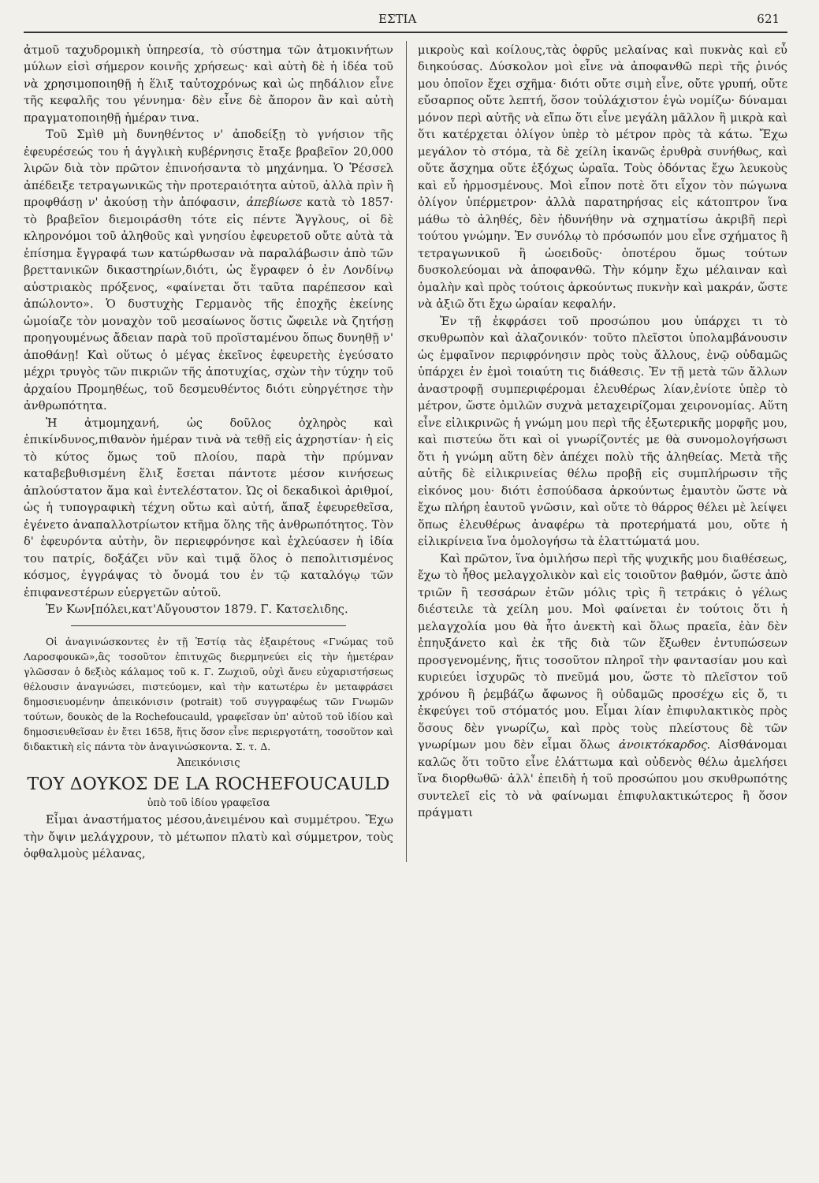ΕΣΤΙΑ 621
ἀτμοῦ ταχυδρομικὴ ὑπηρεσία, τὸ σύστημα τῶν ἀτμοκινήτων μύλων εἰσὶ σήμερον κοινῆς χρήσεως· καὶ αὐτὴ δὲ ἡ ἰδέα τοῦ νὰ χρησιμοποιηθῇ ἡ ἕλιξ ταὐτοχρόνως καὶ ὡς πηδάλιον εἶνε τῆς κεφαλῆς του γέννημα· δὲν εἶνε δὲ ἄπορον ἂν καὶ αὐτὴ πραγματοποιηθῇ ἡμέραν τινα.
Τοῦ Σμὶθ μὴ δυνηθέντος ν' ἀποδείξῃ τὸ γνήσιον τῆς ἐφευρέσεώς του ἡ ἀγγλικὴ κυβέρνησις ἔταξε βραβεῖον 20,000 λιρῶν διὰ τὸν πρῶτον ἐπινοήσαντα τὸ μηχάνημα. Ὁ Ῥέσσελ ἀπέδειξε τετραγωνικῶς τὴν προτεραιότητα αὐτοῦ, ἀλλὰ πρὶν ἢ προφθάσῃ ν' ἀκούσῃ τὴν ἀπόφασιν, ἀπεβίωσε κατὰ τὸ 1857· τὸ βραβεῖον διεμοιράσθη τότε εἰς πέντε Ἄγγλους, οἱ δὲ κληρονόμοι τοῦ ἀληθοῦς καὶ γνησίου ἐφευρετοῦ οὔτε αὐτὰ τὰ ἐπίσημα ἔγγραφά των κατώρθωσαν νὰ παραλάβωσιν ἀπὸ τῶν βρεττανικῶν δικαστηρίων,διότι, ὡς ἔγραφεν ὁ ἐν Λονδίνῳ αὐστριακὸς πρόξενος, «φαίνεται ὅτι ταῦτα παρέπεσον καὶ ἀπώλοντο». Ὁ δυστυχὴς Γερμανὸς τῆς ἐποχῆς ἐκείνης ὡμοίαζε τὸν μοναχὸν τοῦ μεσαίωνος ὅστις ὤφειλε νὰ ζητήσῃ προηγουμένως ἄδειαν παρὰ τοῦ προϊσταμένου ὅπως δυνηθῇ ν' ἀποθάνῃ! Καὶ οὕτως ὁ μέγας ἐκεῖνος ἐφευρετὴς ἐγεύσατο μέχρι τρυγὸς τῶν πικριῶν τῆς ἀποτυχίας, σχὼν τὴν τύχην τοῦ ἀρχαίου Προμηθέως, τοῦ δεσμευθέντος διότι εὐηργέτησε τὴν ἀνθρωπότητα.
Ἡ ἀτμομηχανή, ὡς δοῦλος ὀχληρὸς καὶ ἐπικίνδυνος,πιθανὸν ἡμέραν τινὰ νὰ τεθῇ εἰς ἀχρηστίαν· ἡ εἰς τὸ κύτος ὅμως τοῦ πλοίου, παρὰ τὴν πρύμναν καταβεβυθισμένη ἕλιξ ἔσεται πάντοτε μέσον κινήσεως ἁπλούστατον ἅμα καὶ ἐντελέστατον. Ὡς οἱ δεκαδικοὶ ἀριθμοί, ὡς ἡ τυπογραφικὴ τέχνη οὕτω καὶ αὐτή, ἅπαξ ἐφευρεθεῖσα, ἐγένετο ἀναπαλλοτρίωτον κτῆμα ὅλης τῆς ἀνθρωπότητος. Τὸν δ' ἐφευρόντα αὐτὴν, ὃν περιεφρόνησε καὶ ἐχλεύασεν ἡ ἰδία του πατρίς, δοξάζει νῦν καὶ τιμᾷ ὅλος ὁ πεπολιτισμένος κόσμος, ἐγγράψας τὸ ὄνομά του ἐν τῷ καταλόγῳ τῶν ἐπιφανεστέρων εὐεργετῶν αὐτοῦ.
Ἐν Κων[πόλει,κατ'Αὔγουστον 1879. Γ. Κατσελιδης.
Οἱ ἀναγινώσκοντες ἐν τῇ Ἑστίᾳ τὰς ἐξαιρέτους «Γνώμας τοῦ Λαροσφουκῶ»,ἃς τοσοῦτον ἐπιτυχῶς διερμηνεύει εἰς τὴν ἡμετέραν γλῶσσαν ὁ δεξιὸς κάλαμος τοῦ κ. Γ. Ζωχιοῦ, οὐχὶ ἄνευ εὐχαριστήσεως θέλουσιν ἀναγνώσει, πιστεύομεν, καὶ τὴν κατωτέρω ἐν μεταφράσει δημοσιευομένην ἀπεικόνισιν (potrait) τοῦ συγγραφέως τῶν Γνωμῶν τούτων, δουκὸς de la Rochefoucauld, γραφεῖσαν ὑπ' αὐτοῦ τοῦ ἰδίου καὶ δημοσιευθεῖσαν ἐν ἔτει 1658, ἥτις ὅσον εἶνε περιεργοτάτη, τοσοῦτον καὶ διδακτικὴ εἰς πάντα τὸν ἀναγινώσκοντα. Σ. τ. Δ.
Ἀπεικόνισις
ΤΟΥ ΔΟΥΚΟΣ DE LA ROCHEFOUCAULD
ὑπὸ τοῦ ἰδίου γραφεῖσα
Εἶμαι ἀναστήματος μέσου,ἀνειμένου καὶ συμμέτρου. Ἔχω τὴν ὄψιν μελάγχρουν, τὸ μέτωπον πλατὺ καὶ σύμμετρον, τοὺς ὀφθαλμοὺς μέλανας,
μικροὺς καὶ κοίλους,τὰς ὀφρῦς μελαίνας καὶ πυκνὰς καὶ εὖ διηκούσας. Δύσκολον μοὶ εἶνε νὰ ἀποφανθῶ περὶ τῆς ῥινός μου ὁποῖον ἔχει σχῆμα· διότι οὔτε σιμὴ εἶνε, οὔτε γρυπή, οὔτε εὔσαρπος οὔτε λεπτή, ὅσον τοὐλάχιστον ἐγὼ νομίζω· δύναμαι μόνον περὶ αὐτῆς νὰ εἴπω ὅτι εἶνε μεγάλη μᾶλλον ἢ μικρὰ καὶ ὅτι κατέρχεται ὀλίγον ὑπὲρ τὸ μέτρον πρὸς τὰ κάτω. Ἔχω μεγάλον τὸ στόμα, τὰ δὲ χείλη ἱκανῶς ἐρυθρὰ συνήθως, καὶ οὔτε ἄσχημα οὔτε ἐξόχως ὡραῖα. Τοὺς ὀδόντας ἔχω λευκοὺς καὶ εὖ ἡρμοσμένους. Μοὶ εἶπον ποτὲ ὅτι εἶχον τὸν πώγωνα ὀλίγον ὑπέρμετρον· ἀλλὰ παρατηρήσας εἰς κάτοπτρον ἵνα μάθω τὸ ἀληθές, δὲν ἠδυνήθην νὰ σχηματίσω ἀκριβῆ περὶ τούτου γνώμην. Ἐν συνόλῳ τὸ πρόσωπόν μου εἶνε σχήματος ἢ τετραγωνικοῦ ἢ ὠοειδοῦς· ὁποτέρου ὅμως τούτων δυσκολεύομαι νὰ ἀποφανθῶ. Τὴν κόμην ἔχω μέλαιναν καὶ ὁμαλὴν καὶ πρὸς τούτοις ἀρκούντως πυκνὴν καὶ μακράν, ὥστε νὰ ἀξιῶ ὅτι ἔχω ὡραίαν κεφαλήν.
Ἐν τῇ ἐκφράσει τοῦ προσώπου μου ὑπάρχει τι τὸ σκυθρωπὸν καὶ ἀλαζονικόν· τοῦτο πλεῖστοι ὑπολαμβάνουσιν ὡς ἐμφαῖνον περιφρόνησιν πρὸς τοὺς ἄλλους, ἐνῷ οὐδαμῶς ὑπάρχει ἐν ἐμοὶ τοιαύτη τις διάθεσις. Ἐν τῇ μετὰ τῶν ἄλλων ἀναστροφῇ συμπεριφέρομαι ἐλευθέρως λίαν,ἐνίοτε ὑπὲρ τὸ μέτρον, ὥστε ὁμιλῶν συχνὰ μεταχειρίζομαι χειρονομίας. Αὕτη εἶνε εἰλικρινῶς ἡ γνώμη μου περὶ τῆς ἐξωτερικῆς μορφῆς μου, καὶ πιστεύω ὅτι καὶ οἱ γνωρίζοντές με θὰ συνομολογήσωσι ὅτι ἡ γνώμη αὕτη δὲν ἀπέχει πολὺ τῆς ἀληθείας. Μετὰ τῆς αὐτῆς δὲ εἰλικρινείας θέλω προβῇ εἰς συμπλήρωσιν τῆς εἰκόνος μου· διότι ἐσπούδασα ἀρκούντως ἐμαυτὸν ὥστε νὰ ἔχω πλήρη ἑαυτοῦ γνῶσιν, καὶ οὔτε τὸ θάρρος θέλει μὲ λείψει ὅπως ἐλευθέρως ἀναφέρω τὰ προτερήματά μου, οὔτε ἡ εἰλικρίνεια ἵνα ὁμολογήσω τὰ ἐλαττώματά μου.
Καὶ πρῶτον, ἵνα ὁμιλήσω περὶ τῆς ψυχικῆς μου διαθέσεως, ἔχω τὸ ἦθος μελαγχολικὸν καὶ εἰς τοιοῦτον βαθμόν, ὥστε ἀπὸ τριῶν ἢ τεσσάρων ἐτῶν μόλις τρὶς ἢ τετράκις ὁ γέλως διέστειλε τὰ χείλη μου. Μοὶ φαίνεται ἐν τούτοις ὅτι ἡ μελαγχολία μου θὰ ἦτο ἀνεκτὴ καὶ ὅλως πραεῖα, ἐὰν δὲν ἐπηυξάνετο καὶ ἐκ τῆς διὰ τῶν ἔξωθεν ἐντυπώσεων προσγενομένης, ἥτις τοσοῦτον πληροῖ τὴν φαντασίαν μου καὶ κυριεύει ἰσχυρῶς τὸ πνεῦμά μου, ὥστε τὸ πλεῖστον τοῦ χρόνου ἢ ῥεμβάζω ἄφωνος ἢ οὐδαμῶς προσέχω εἰς ὅ, τι ἐκφεύγει τοῦ στόματός μου. Εἶμαι λίαν ἐπιφυλακτικὸς πρὸς ὅσους δὲν γνωρίζω, καὶ πρὸς τοὺς πλείστους δὲ τῶν γνωρίμων μου δὲν εἶμαι ὅλως ἀνοικτόκαρδος. Αἰσθάνομαι καλῶς ὅτι τοῦτο εἶνε ἐλάττωμα καὶ οὐδενὸς θέλω ἀμελήσει ἵνα διορθωθῶ· ἀλλ' ἐπειδὴ ἡ τοῦ προσώπου μου σκυθρωπότης συντελεῖ εἰς τὸ νὰ φαίνωμαι ἐπιφυλακτικώτερος ἢ ὅσον πράγματι